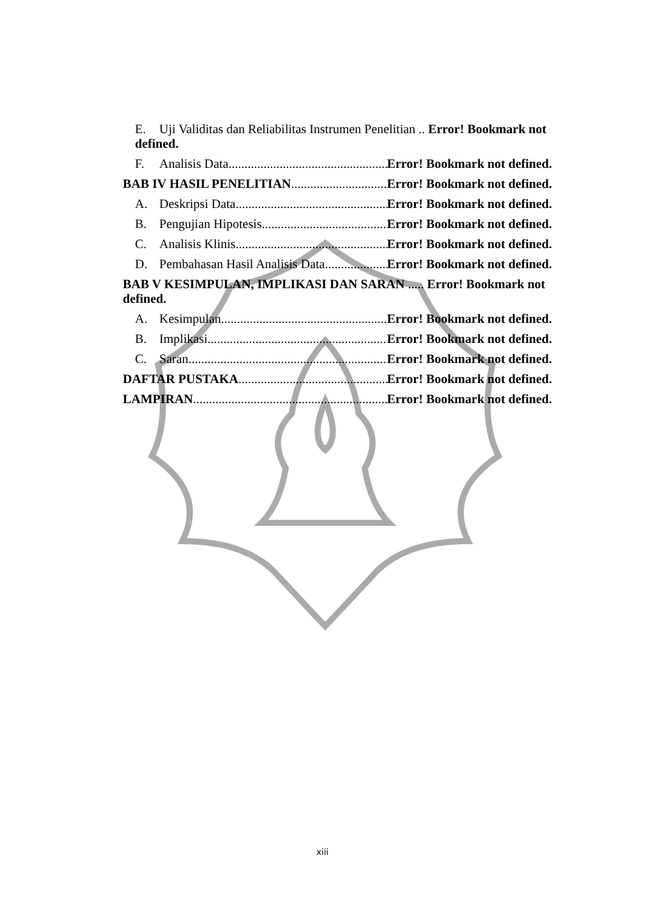E. Uji Validitas dan Reliabilitas Instrumen Penelitian .. Error! Bookmark not defined.
F. Analisis Data Error! Bookmark not defined.
BAB IV HASIL PENELITIAN Error! Bookmark not defined.
A. Deskripsi Data Error! Bookmark not defined.
B. Pengujian Hipotesis Error! Bookmark not defined.
C. Analisis Klinis Error! Bookmark not defined.
D. Pembahasan Hasil Analisis Data Error! Bookmark not defined.
BAB V KESIMPULAN, IMPLIKASI DAN SARAN ..... Error! Bookmark not defined.
A. Kesimpulan Error! Bookmark not defined.
B. Implikasi Error! Bookmark not defined.
C. Saran Error! Bookmark not defined.
DAFTAR PUSTAKA Error! Bookmark not defined.
LAMPIRAN Error! Bookmark not defined.
xiii